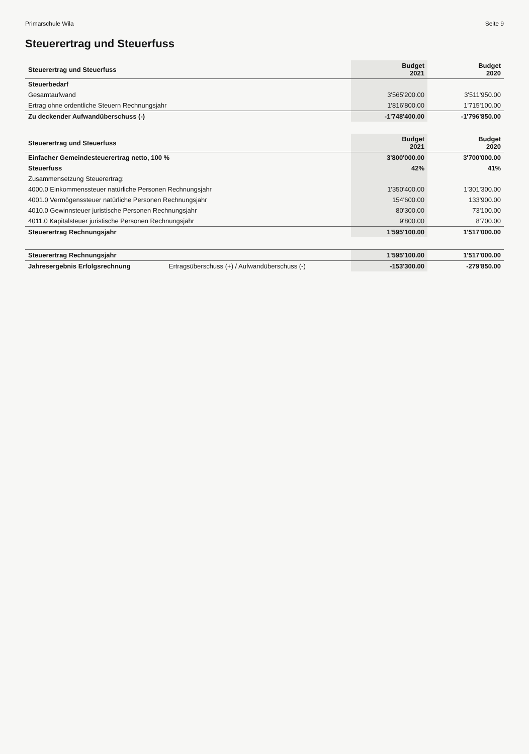Primarschule Wila Seite 9
Steuerertrag und Steuerfuss
| Steuerertrag und Steuerfuss | Budget 2021 | Budget 2020 |
| --- | --- | --- |
| Steuerbedarf | | |
| Gesamtaufwand | 3'565'200.00 | 3'511'950.00 |
| Ertrag ohne ordentliche Steuern Rechnungsjahr | 1'816'800.00 | 1'715'100.00 |
| Zu deckender Aufwandüberschuss (-) | -1'748'400.00 | -1'796'850.00 |
| Steuerertrag und Steuerfuss | Budget 2021 | Budget 2020 |
| --- | --- | --- |
| Einfacher Gemeindesteuerertrag netto, 100 % | 3'800'000.00 | 3'700'000.00 |
| Steuerfuss | 42% | 41% |
| Zusammensetzung Steuerertrag: | | |
| 4000.0 Einkommenssteuer natürliche Personen Rechnungsjahr | 1'350'400.00 | 1'301'300.00 |
| 4001.0 Vermögenssteuer natürliche Personen Rechnungsjahr | 154'600.00 | 133'900.00 |
| 4010.0 Gewinnsteuer juristische Personen Rechnungsjahr | 80'300.00 | 73'100.00 |
| 4011.0 Kapitalsteuer juristische Personen Rechnungsjahr | 9'800.00 | 8'700.00 |
| Steuerertrag Rechnungsjahr | 1'595'100.00 | 1'517'000.00 |
| Steuerertrag Rechnungsjahr | | 1'595'100.00 | 1'517'000.00 |
| Jahresergebnis Erfolgsrechnung | Ertragsüberschuss (+) / Aufwandüberschuss (-) | -153'300.00 | -279'850.00 |